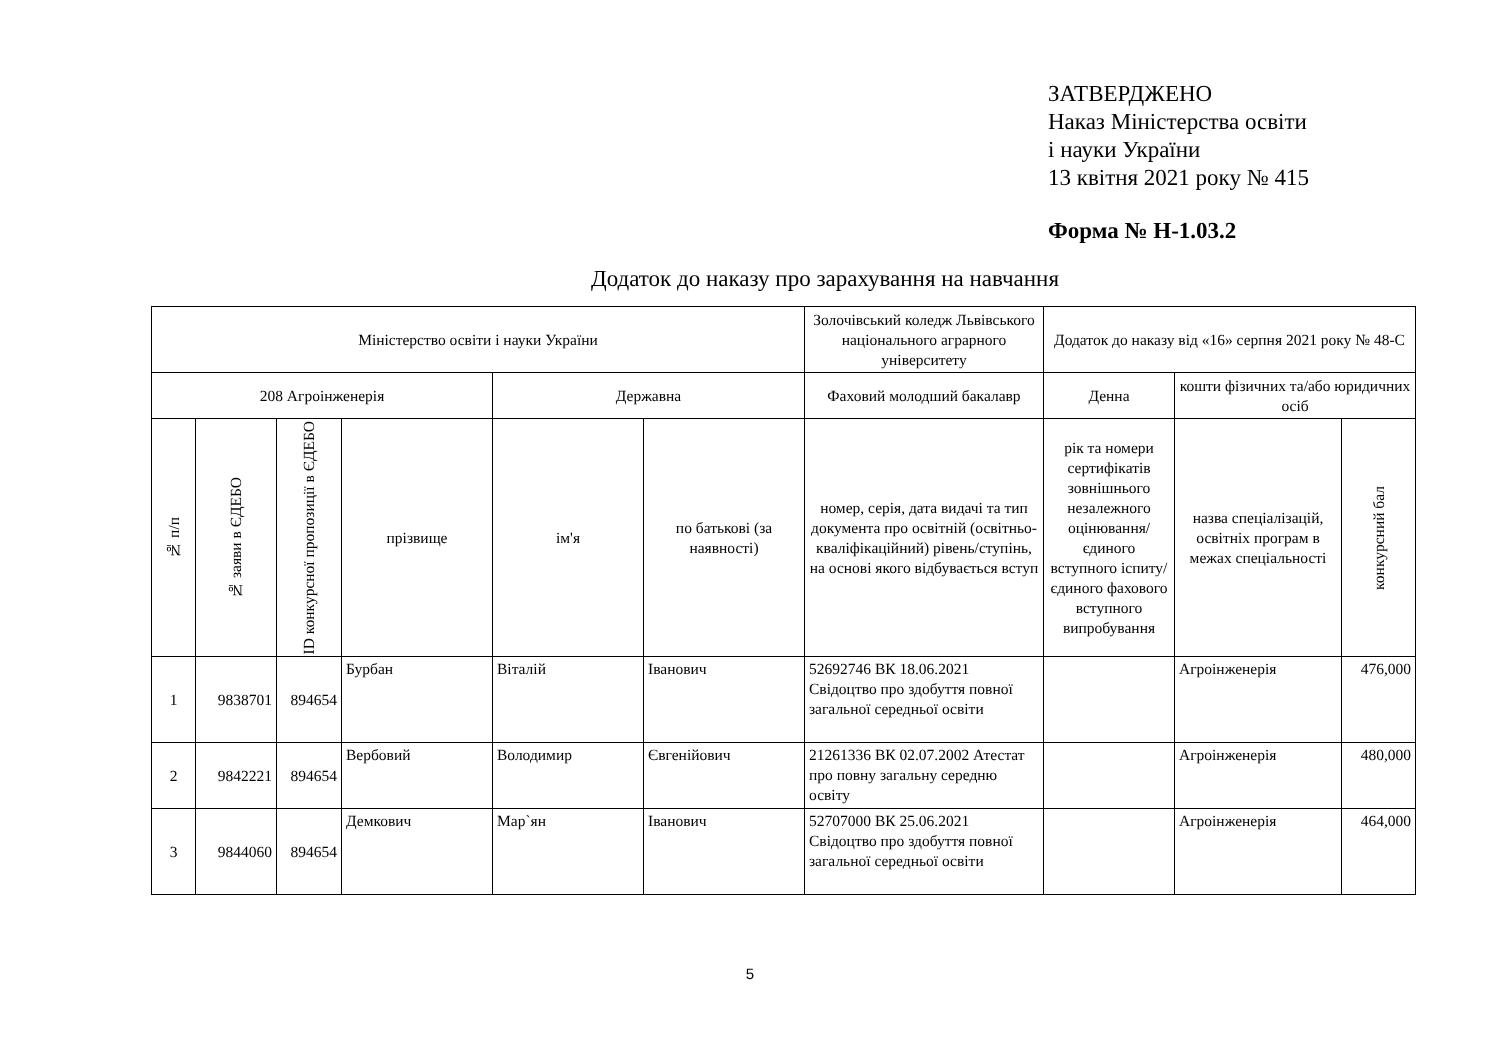ЗАТВЕРДЖЕНО
Наказ Міністерства освіти
і науки України
13 квітня 2021 року № 415
Форма № Н-1.03.2
Додаток до наказу про зарахування на навчання
| Міністерство освіти і науки України | | | | | | Золочівський коледж Львівського національного аграрного університету | Додаток до наказу від «16» серпня 2021 року № 48-С | | |
| 208 Агроінженерія | | | | Державна | | Фаховий молодший бакалавр | Денна | кошти фізичних та/або юридичних осіб | |
| № п/п | № заяви в ЄДЕБО | ID конкурсної пропозиції в ЄДЕБО | прізвище | ім'я | по батькові (за наявності) | номер, серія, дата видачі та тип документа про освітній (освітньо-кваліфікаційний) рівень/ступінь, на основі якого відбувається вступ | рік та номери сертифікатів зовнішнього незалежного оцінювання/ єдиного вступного іспиту/ єдиного фахового вступного випробування | назва спеціалізацій, освітніх програм в межах спеціальності | конкурсний бал |
| 1 | 9838701 | 894654 | Бурбан | Віталій | Іванович | 52692746 ВК 18.06.2021 Свідоцтво про здобуття повної загальної середньої освіти | | Агроінженерія | 476,000 |
| 2 | 9842221 | 894654 | Вербовий | Володимир | Євгенійович | 21261336 ВК 02.07.2002 Атестат про повну загальну середню освіту | | Агроінженерія | 480,000 |
| 3 | 9844060 | 894654 | Демкович | Мар`ян | Іванович | 52707000 ВК 25.06.2021 Свідоцтво про здобуття повної загальної середньої освіти | | Агроінженерія | 464,000 |
5